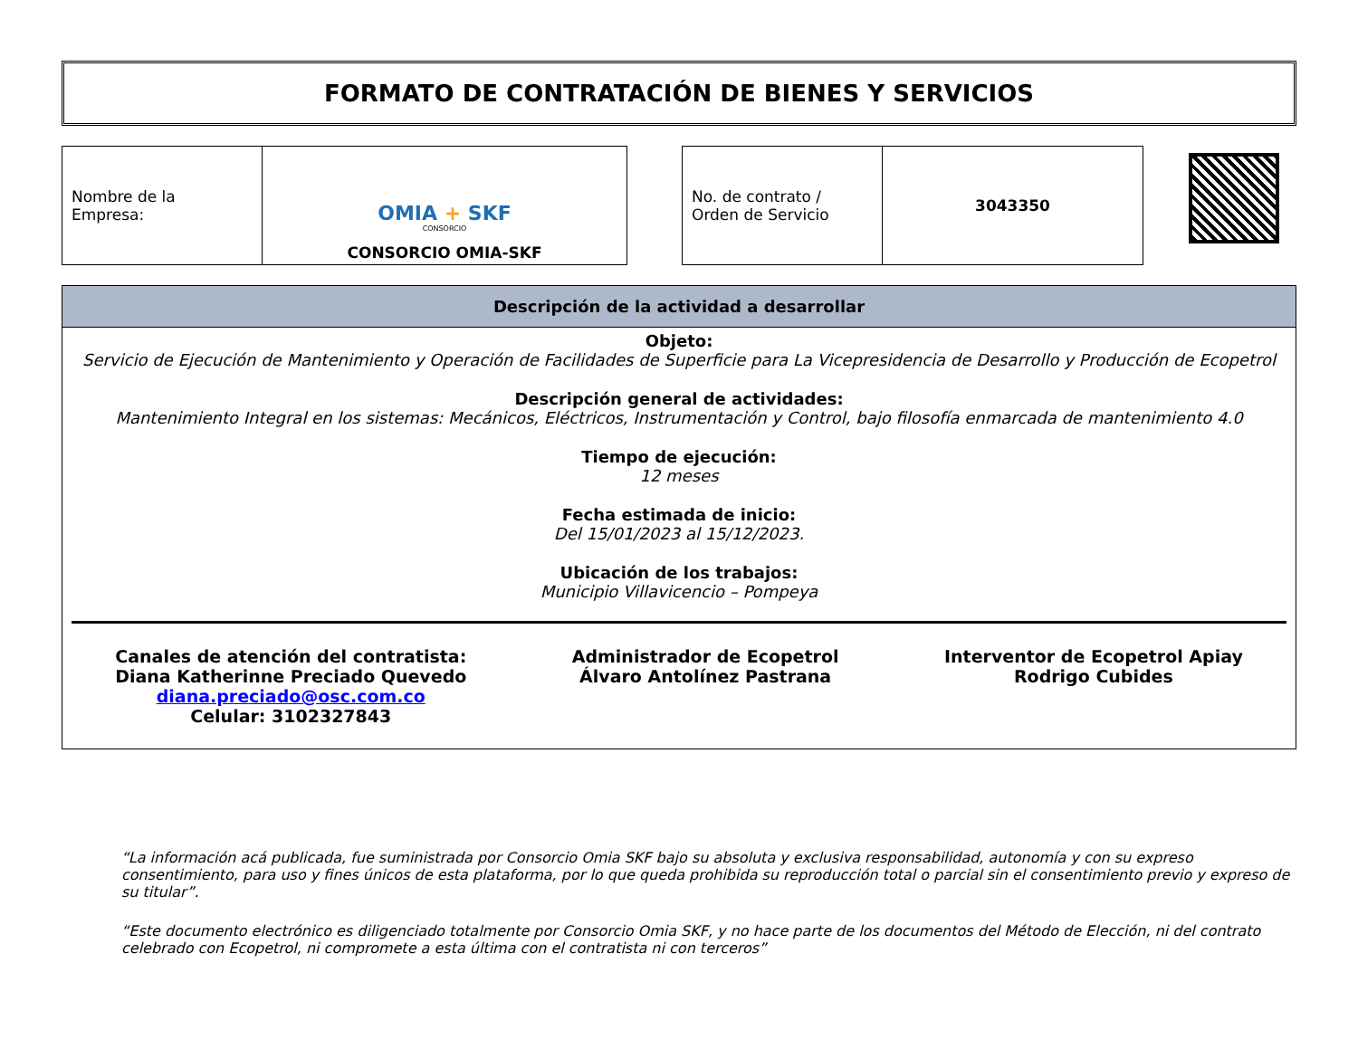FORMATO DE CONTRATACIÓN DE BIENES Y SERVICIOS
| Nombre de la Empresa: | OMIA + SKF CONSORCIO CONSORCIO OMIA-SKF |
| No. de contrato / Orden de Servicio | 3043350 |
Descripción de la actividad a desarrollar
Objeto:
Servicio de Ejecución de Mantenimiento y Operación de Facilidades de Superficie para La Vicepresidencia de Desarrollo y Producción de Ecopetrol
Descripción general de actividades:
Mantenimiento Integral en los sistemas: Mecánicos, Eléctricos, Instrumentación y Control, bajo filosofía enmarcada de mantenimiento 4.0
Tiempo de ejecución:
12 meses
Fecha estimada de inicio:
Del 15/01/2023 al 15/12/2023.
Ubicación de los trabajos:
Municipio Villavicencio – Pompeya
Canales de atención del contratista:
Diana Katherinne Preciado Quevedo
diana.preciado@osc.com.co
Celular: 3102327843
Administrador de Ecopetrol
Álvaro Antolínez Pastrana
Interventor de Ecopetrol Apiay
Rodrigo Cubides
“La información acá publicada, fue suministrada por Consorcio Omia SKF bajo su absoluta y exclusiva responsabilidad, autonomía y con su expreso consentimiento, para uso y fines únicos de esta plataforma, por lo que queda prohibida su reproducción total o parcial sin el consentimiento previo y expreso de su titular”.
“Este documento electrónico es diligenciado totalmente por Consorcio Omia SKF, y no hace parte de los documentos del Método de Elección, ni del contrato celebrado con Ecopetrol, ni compromete a esta última con el contratista ni con terceros”